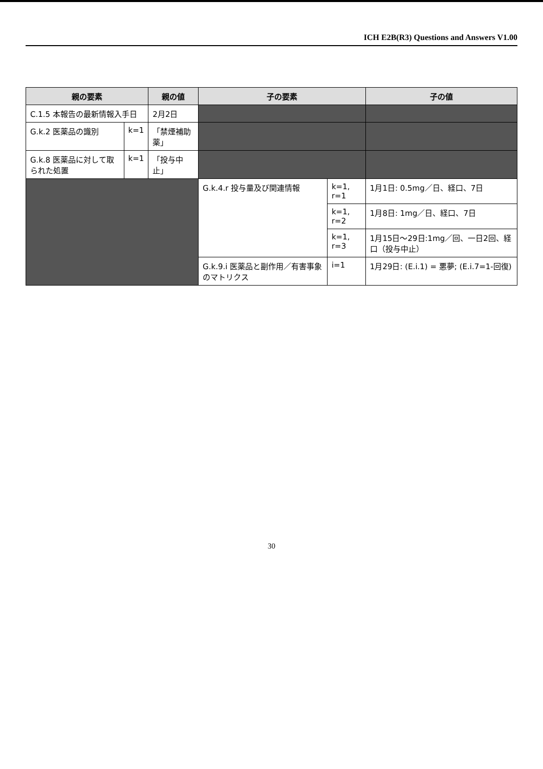ICH E2B(R3) Questions and Answers V1.00
| 親の要素 | | 親の値 | 子の要素 | | 子の値 |
| --- | --- | --- | --- | --- | --- |
| C.1.5 本報告の最新情報入手日 | | 2月2日 | | | |
| G.k.2 医薬品の識別 | k=1 | 「禁煙補助薬」 | | | |
| G.k.8 医薬品に対して取られた処置 | k=1 | 「投与中止」 | | | |
| | | | G.k.4.r 投与量及び関連情報 | k=1, r=1 | 1月1日: 0.5mg／日、経口、7日 |
| | | | | k=1, r=2 | 1月8日: 1mg／日、経口、7日 |
| | | | | k=1, r=3 | 1月15日～29日:1mg／回、一日2回、経口（投与中止） |
| | | | G.k.9.i 医薬品と副作用／有害事象のマトリクス | i=1 | 1月29日: (E.i.1) = 悪夢; (E.i.7=1-回復) |
30